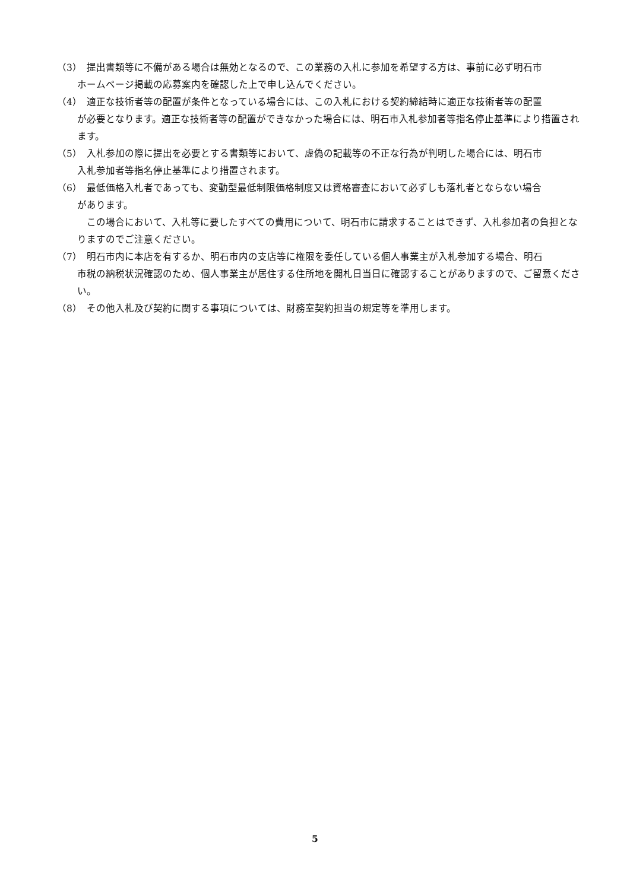（3） 提出書類等に不備がある場合は無効となるので、この業務の入札に参加を希望する方は、事前に必ず明石市
ホームページ掲載の応募案内を確認した上で申し込んでください。
（4） 適正な技術者等の配置が条件となっている場合には、この入札における契約締結時に適正な技術者等の配置
が必要となります。適正な技術者等の配置ができなかった場合には、明石市入札参加者等指名停止基準により措置されます。
（5） 入札参加の際に提出を必要とする書類等において、虚偽の記載等の不正な行為が判明した場合には、明石市
入札参加者等指名停止基準により措置されます。
（6） 最低価格入札者であっても、変動型最低制限価格制度又は資格審査において必ずしも落札者とならない場合
があります。
この場合において、入札等に要したすべての費用について、明石市に請求することはできず、入札参加者の負担となりますのでご注意ください。
（7） 明石市内に本店を有するか、明石市内の支店等に権限を委任している個人事業主が入札参加する場合、明石
市税の納税状況確認のため、個人事業主が居住する住所地を開札日当日に確認することがありますので、ご留意ください。
（8） その他入札及び契約に関する事項については、財務室契約担当の規定等を準用します。
5